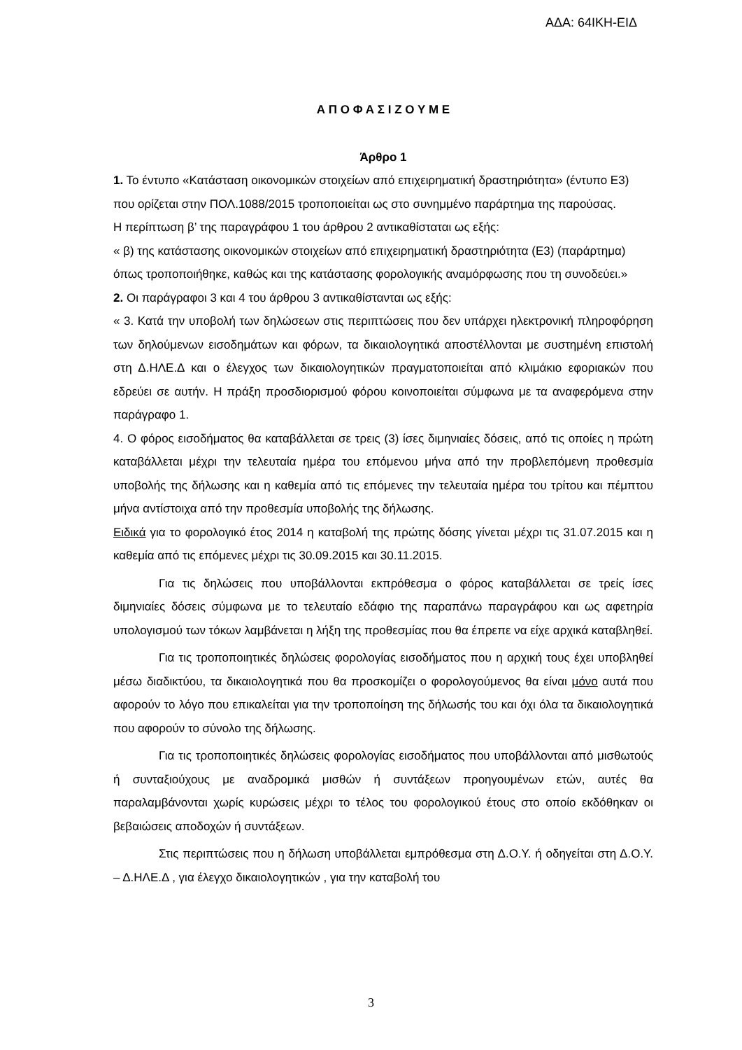ΑΔΑ: 64ΙΚΗ-ΕΙΔ
Α Π Ο Φ Α Σ Ι Ζ Ο Υ Μ Ε
Άρθρο 1
1. Το έντυπο «Κατάσταση οικονομικών στοιχείων από επιχειρηματική δραστηριότητα» (έντυπο Ε3) που ορίζεται στην ΠΟΛ.1088/2015 τροποποιείται ως στο συνημμένο παράρτημα της παρούσας.
Η περίπτωση β’ της παραγράφου 1 του άρθρου 2 αντικαθίσταται ως εξής:
« β) της κατάστασης οικονομικών στοιχείων από επιχειρηματική δραστηριότητα (Ε3) (παράρτημα) όπως τροποποιήθηκε, καθώς και της κατάστασης φορολογικής αναμόρφωσης που τη συνοδεύει.»
2. Οι παράγραφοι 3 και 4 του άρθρου 3 αντικαθίστανται ως εξής:
« 3. Κατά την υποβολή των δηλώσεων στις περιπτώσεις που δεν υπάρχει ηλεκτρονική πληροφόρηση των δηλούμενων εισοδημάτων και φόρων, τα δικαιολογητικά αποστέλλονται με συστημένη επιστολή στη Δ.ΗΛΕ.Δ και ο έλεγχος των δικαιολογητικών πραγματοποιείται από κλιμάκιο εφοριακών που εδρεύει σε αυτήν. Η πράξη προσδιορισμού φόρου κοινοποιείται σύμφωνα με τα αναφερόμενα στην παράγραφο 1.
4. Ο φόρος εισοδήματος θα καταβάλλεται σε τρεις (3) ίσες διμηνιαίες δόσεις, από τις οποίες η πρώτη καταβάλλεται μέχρι την τελευταία ημέρα του επόμενου μήνα από την προβλεπόμενη προθεσμία υποβολής της δήλωσης και η καθεμία από τις επόμενες την τελευταία ημέρα του τρίτου και πέμπτου μήνα αντίστοιχα από την προθεσμία υποβολής της δήλωσης.
Ειδικά για το φορολογικό έτος 2014 η καταβολή της πρώτης δόσης γίνεται μέχρι τις 31.07.2015 και η καθεμία από τις επόμενες μέχρι τις 30.09.2015 και 30.11.2015.
Για τις δηλώσεις που υποβάλλονται εκπρόθεσμα ο φόρος καταβάλλεται σε τρείς ίσες διμηνιαίες δόσεις σύμφωνα με το τελευταίο εδάφιο της παραπάνω παραγράφου και ως αφετηρία υπολογισμού των τόκων λαμβάνεται η λήξη της προθεσμίας που θα έπρεπε να είχε αρχικά καταβληθεί.
Για τις τροποποιητικές δηλώσεις φορολογίας εισοδήματος που η αρχική τους έχει υποβληθεί μέσω διαδικτύου, τα δικαιολογητικά που θα προσκομίζει ο φορολογούμενος θα είναι μόνο αυτά που αφορούν το λόγο που επικαλείται για την τροποποίηση της δήλωσής του και όχι όλα τα δικαιολογητικά που αφορούν το σύνολο της δήλωσης.
Για τις τροποποιητικές δηλώσεις φορολογίας εισοδήματος που υποβάλλονται από μισθωτούς ή συνταξιούχους με αναδρομικά μισθών ή συντάξεων προηγουμένων ετών, αυτές θα παραλαμβάνονται χωρίς κυρώσεις μέχρι το τέλος του φορολογικού έτους στο οποίο εκδόθηκαν οι βεβαιώσεις αποδοχών ή συντάξεων.
Στις περιπτώσεις που η δήλωση υποβάλλεται εμπρόθεσμα στη Δ.Ο.Υ. ή οδηγείται στη Δ.Ο.Υ. – Δ.ΗΛΕ.Δ , για έλεγχο δικαιολογητικών , για την καταβολή του
3